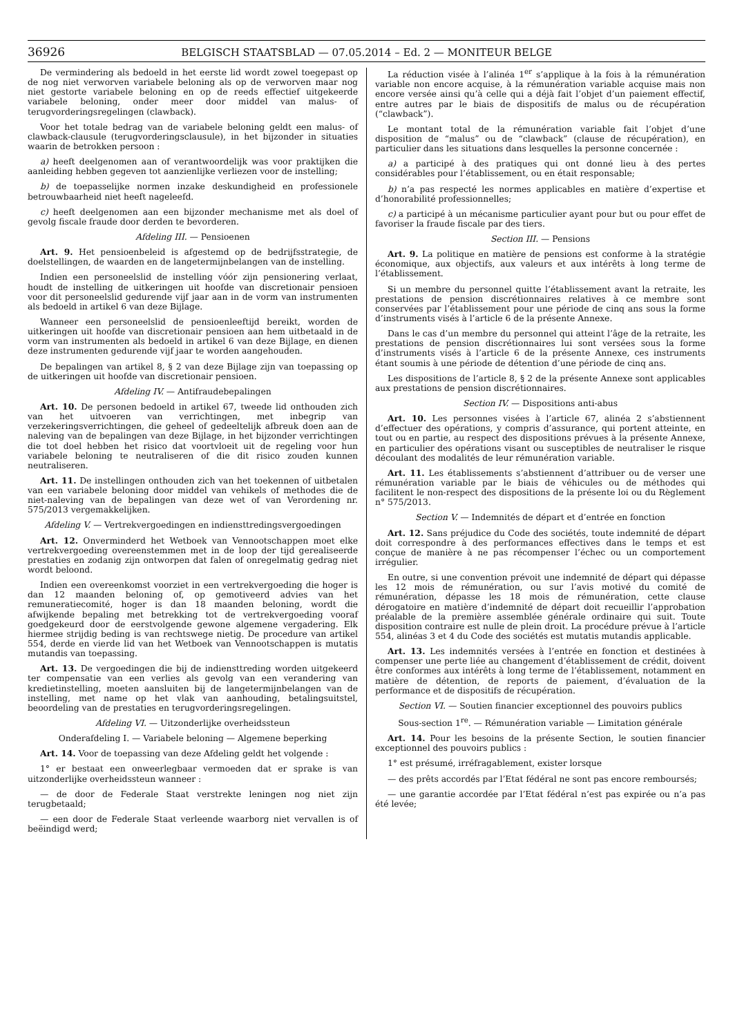36926 BELGISCH STAATSBLAD — 07.05.2014 – Ed. 2 — MONITEUR BELGE
De vermindering als bedoeld in het eerste lid wordt zowel toegepast op de nog niet verworven variabele beloning als op de verworven maar nog niet gestorte variabele beloning en op de reeds effectief uitgekeerde variabele beloning, onder meer door middel van malus- of terugvorderingsregelingen (clawback).
Voor het totale bedrag van de variabele beloning geldt een malus- of clawback-clausule (terugvorderingsclausule), in het bijzonder in situaties waarin de betrokken persoon :
a) heeft deelgenomen aan of verantwoordelijk was voor praktijken die aanleiding hebben gegeven tot aanzienlijke verliezen voor de instelling;
b) de toepasselijke normen inzake deskundigheid en professionele betrouwbaarheid niet heeft nageleefd.
c) heeft deelgenomen aan een bijzonder mechanisme met als doel of gevolg fiscale fraude door derden te bevorderen.
Afdeling III. — Pensioenen
Art. 9. Het pensioenbeleid is afgestemd op de bedrijfsstrategie, de doelstellingen, de waarden en de langetermijnbelangen van de instelling.
Indien een personeelslid de instelling vóór zijn pensionering verlaat, houdt de instelling de uitkeringen uit hoofde van discretionair pensioen voor dit personeelslid gedurende vijf jaar aan in de vorm van instrumenten als bedoeld in artikel 6 van deze Bijlage.
Wanneer een personeelslid de pensioenleeftijd bereikt, worden de uitkeringen uit hoofde van discretionair pensioen aan hem uitbetaald in de vorm van instrumenten als bedoeld in artikel 6 van deze Bijlage, en dienen deze instrumenten gedurende vijf jaar te worden aangehouden.
De bepalingen van artikel 8, § 2 van deze Bijlage zijn van toepassing op de uitkeringen uit hoofde van discretionair pensioen.
Afdeling IV. — Antifraudebepalingen
Art. 10. De personen bedoeld in artikel 67, tweede lid onthouden zich van het uitvoeren van verrichtingen, met inbegrip van verzekeringsverrichtingen, die geheel of gedeeltelijk afbreuk doen aan de naleving van de bepalingen van deze Bijlage, in het bijzonder verrichtingen die tot doel hebben het risico dat voortvloeit uit de regeling voor hun variabele beloning te neutraliseren of die dit risico zouden kunnen neutraliseren.
Art. 11. De instellingen onthouden zich van het toekennen of uitbetalen van een variabele beloning door middel van vehikels of methodes die de niet-naleving van de bepalingen van deze wet of van Verordening nr. 575/2013 vergemakkelijken.
Afdeling V. — Vertrekvergoedingen en indiensttredingsvergoedingen
Art. 12. Onverminderd het Wetboek van Vennootschappen moet elke vertrekvergoeding overeenstemmen met in de loop der tijd gerealiseerde prestaties en zodanig zijn ontworpen dat falen of onregelmatig gedrag niet wordt beloond.
Indien een overeenkomst voorziet in een vertrekvergoeding die hoger is dan 12 maanden beloning of, op gemotiveerd advies van het remuneratiecomité, hoger is dan 18 maanden beloning, wordt die afwijkende bepaling met betrekking tot de vertrekvergoeding vooraf goedgekeurd door de eerstvolgende gewone algemene vergadering. Elk hiermee strijdig beding is van rechtswege nietig. De procedure van artikel 554, derde en vierde lid van het Wetboek van Vennootschappen is mutatis mutandis van toepassing.
Art. 13. De vergoedingen die bij de indiensttreding worden uitgekeerd ter compensatie van een verlies als gevolg van een verandering van kredietinstelling, moeten aansluiten bij de langetermijnbelangen van de instelling, met name op het vlak van aanhouding, betalingsuitstel, beoordeling van de prestaties en terugvorderingsregelingen.
Afdeling VI. — Uitzonderlijke overheidssteun
Onderafdeling I. — Variabele beloning — Algemene beperking
Art. 14. Voor de toepassing van deze Afdeling geldt het volgende :
1° er bestaat een onweerlegbaar vermoeden dat er sprake is van uitzonderlijke overheidssteun wanneer :
— de door de Federale Staat verstrekte leningen nog niet zijn terugbetaald;
— een door de Federale Staat verleende waarborg niet vervallen is of beëindigd werd;
La réduction visée à l’alinéa 1<sup>er</sup> s’applique à la fois à la rémunération variable non encore acquise, à la rémunération variable acquise mais non encore versée ainsi qu’à celle qui a déjà fait l’objet d’un paiement effectif, entre autres par le biais de dispositifs de malus ou de récupération (“clawback”).
Le montant total de la rémunération variable fait l’objet d’une disposition de “malus” ou de “clawback” (clause de récupération), en particulier dans les situations dans lesquelles la personne concernée :
a) a participé à des pratiques qui ont donné lieu à des pertes considérables pour l’établissement, ou en était responsable;
b) n’a pas respecté les normes applicables en matière d’expertise et d’honorabilité professionnelles;
c) a participé à un mécanisme particulier ayant pour but ou pour effet de favoriser la fraude fiscale par des tiers.
Section III. — Pensions
Art. 9. La politique en matière de pensions est conforme à la stratégie économique, aux objectifs, aux valeurs et aux intérêts à long terme de l’établissement.
Si un membre du personnel quitte l’établissement avant la retraite, les prestations de pension discrétionnaires relatives à ce membre sont conservées par l’établissement pour une période de cinq ans sous la forme d’instruments visés à l’article 6 de la présente Annexe.
Dans le cas d’un membre du personnel qui atteint l’âge de la retraite, les prestations de pension discrétionnaires lui sont versées sous la forme d’instruments visés à l’article 6 de la présente Annexe, ces instruments étant soumis à une période de détention d’une période de cinq ans.
Les dispositions de l’article 8, § 2 de la présente Annexe sont applicables aux prestations de pension discrétionnaires.
Section IV. — Dispositions anti-abus
Art. 10. Les personnes visées à l’article 67, alinéa 2 s’abstiennent d’effectuer des opérations, y compris d’assurance, qui portent atteinte, en tout ou en partie, au respect des dispositions prévues à la présente Annexe, en particulier des opérations visant ou susceptibles de neutraliser le risque découlant des modalités de leur rémunération variable.
Art. 11. Les établissements s’abstiennent d’attribuer ou de verser une rémunération variable par le biais de véhicules ou de méthodes qui facilitent le non-respect des dispositions de la présente loi ou du Règlement n° 575/2013.
Section V. — Indemnités de départ et d’entrée en fonction
Art. 12. Sans préjudice du Code des sociétés, toute indemnité de départ doit correspondre à des performances effectives dans le temps et est conçue de manière à ne pas récompenser l’échec ou un comportement irrégulier.
En outre, si une convention prévoit une indemnité de départ qui dépasse les 12 mois de rémunération, ou sur l’avis motivé du comité de rémunération, dépasse les 18 mois de rémunération, cette clause dérogatoire en matière d’indemnité de départ doit recueillir l’approbation préalable de la première assemblée générale ordinaire qui suit. Toute disposition contraire est nulle de plein droit. La procédure prévue à l’article 554, alinéas 3 et 4 du Code des sociétés est mutatis mutandis applicable.
Art. 13. Les indemnités versées à l’entrée en fonction et destinées à compenser une perte liée au changement d’établissement de crédit, doivent être conformes aux intérêts à long terme de l’établissement, notamment en matière de détention, de reports de paiement, d’évaluation de la performance et de dispositifs de récupération.
Section VI. — Soutien financier exceptionnel des pouvoirs publics
Sous-section 1<sup>re</sup>. — Rémunération variable — Limitation générale
Art. 14. Pour les besoins de la présente Section, le soutien financier exceptionnel des pouvoirs publics :
1° est présumé, irréfragablement, exister lorsque
— des prêts accordés par l’Etat fédéral ne sont pas encore remboursés;
— une garantie accordée par l’Etat fédéral n’est pas expirée ou n’a pas été levée;